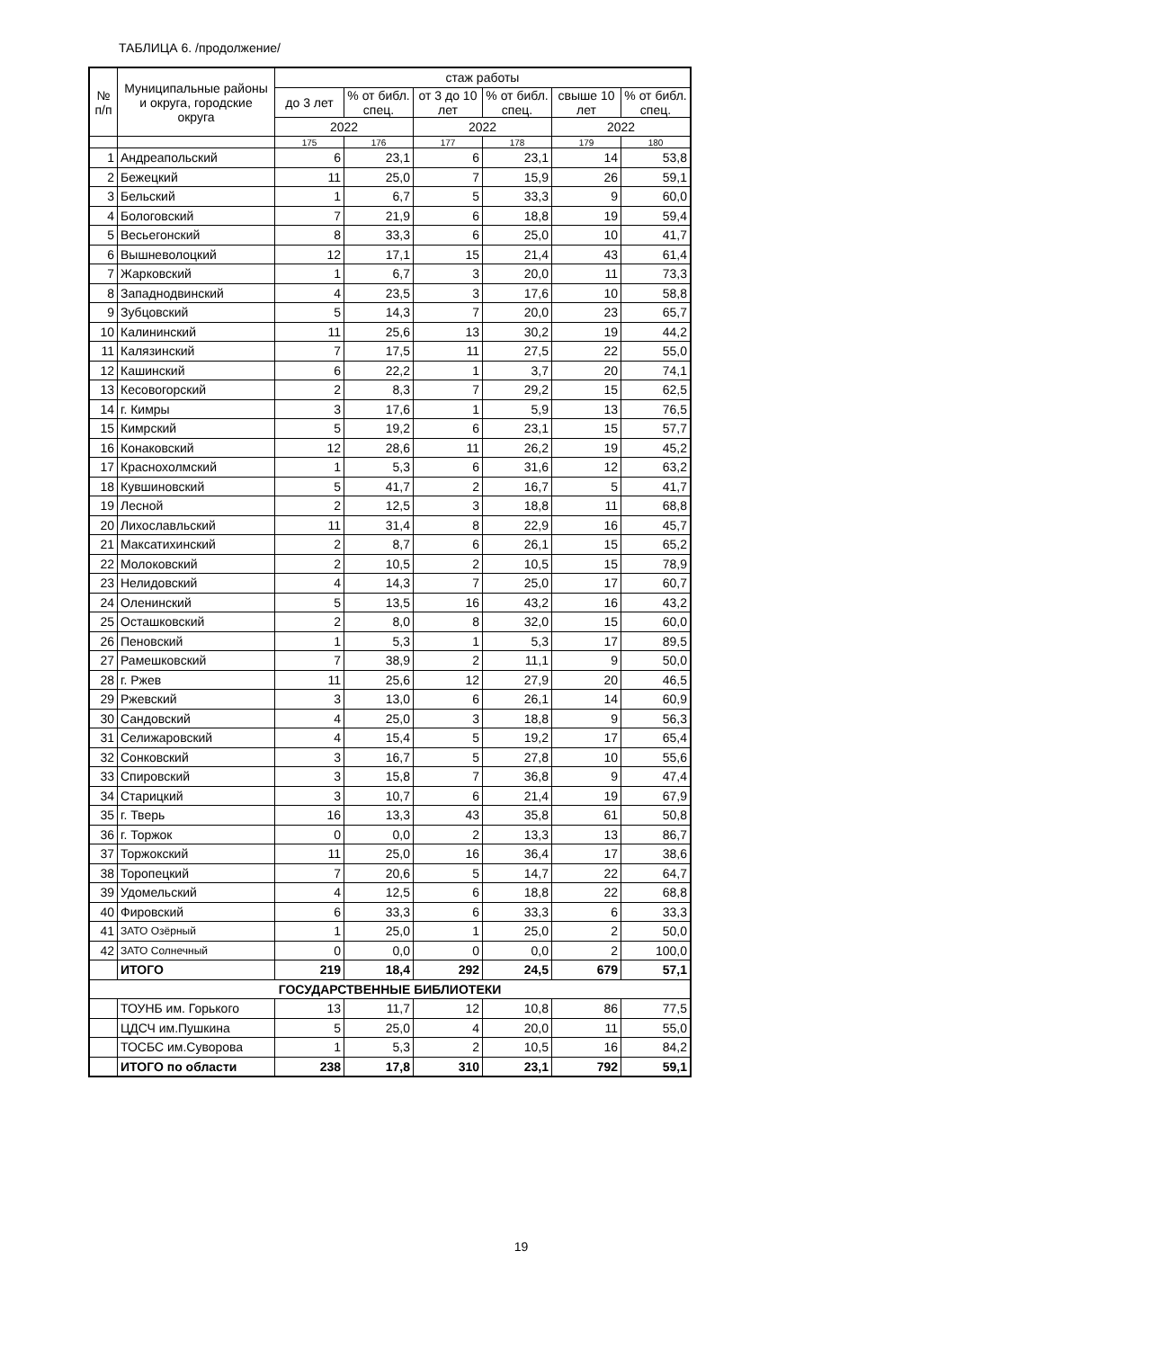ТАБЛИЦА 6. /продолжение/
| № п/п | Муниципальные районы и округа, городские округа | стаж работы | | | | | |
| --- | --- | --- | --- | --- | --- | --- | --- |
| | | до 3 лет | % от библ. спец. | от 3 до 10 лет | % от библ. спец. | свыше 10 лет | % от библ. спец. |
| | | 2022 | | 2022 | | 2022 | |
| | | 175 | 176 | 177 | 178 | 179 | 180 |
| 1 | Андреапольский | 6 | 23,1 | 6 | 23,1 | 14 | 53,8 |
| 2 | Бежецкий | 11 | 25,0 | 7 | 15,9 | 26 | 59,1 |
| 3 | Бельский | 1 | 6,7 | 5 | 33,3 | 9 | 60,0 |
| 4 | Бологовский | 7 | 21,9 | 6 | 18,8 | 19 | 59,4 |
| 5 | Весьегонский | 8 | 33,3 | 6 | 25,0 | 10 | 41,7 |
| 6 | Вышневолоцкий | 12 | 17,1 | 15 | 21,4 | 43 | 61,4 |
| 7 | Жарковский | 1 | 6,7 | 3 | 20,0 | 11 | 73,3 |
| 8 | Западнодвинский | 4 | 23,5 | 3 | 17,6 | 10 | 58,8 |
| 9 | Зубцовский | 5 | 14,3 | 7 | 20,0 | 23 | 65,7 |
| 10 | Калининский | 11 | 25,6 | 13 | 30,2 | 19 | 44,2 |
| 11 | Калязинский | 7 | 17,5 | 11 | 27,5 | 22 | 55,0 |
| 12 | Кашинский | 6 | 22,2 | 1 | 3,7 | 20 | 74,1 |
| 13 | Кесовогорский | 2 | 8,3 | 7 | 29,2 | 15 | 62,5 |
| 14 | г. Кимры | 3 | 17,6 | 1 | 5,9 | 13 | 76,5 |
| 15 | Кимрский | 5 | 19,2 | 6 | 23,1 | 15 | 57,7 |
| 16 | Конаковский | 12 | 28,6 | 11 | 26,2 | 19 | 45,2 |
| 17 | Краснохолмский | 1 | 5,3 | 6 | 31,6 | 12 | 63,2 |
| 18 | Кувшиновский | 5 | 41,7 | 2 | 16,7 | 5 | 41,7 |
| 19 | Лесной | 2 | 12,5 | 3 | 18,8 | 11 | 68,8 |
| 20 | Лихославльский | 11 | 31,4 | 8 | 22,9 | 16 | 45,7 |
| 21 | Максатихинский | 2 | 8,7 | 6 | 26,1 | 15 | 65,2 |
| 22 | Молоковский | 2 | 10,5 | 2 | 10,5 | 15 | 78,9 |
| 23 | Нелидовский | 4 | 14,3 | 7 | 25,0 | 17 | 60,7 |
| 24 | Оленинский | 5 | 13,5 | 16 | 43,2 | 16 | 43,2 |
| 25 | Осташковский | 2 | 8,0 | 8 | 32,0 | 15 | 60,0 |
| 26 | Пеновский | 1 | 5,3 | 1 | 5,3 | 17 | 89,5 |
| 27 | Рамешковский | 7 | 38,9 | 2 | 11,1 | 9 | 50,0 |
| 28 | г. Ржев | 11 | 25,6 | 12 | 27,9 | 20 | 46,5 |
| 29 | Ржевский | 3 | 13,0 | 6 | 26,1 | 14 | 60,9 |
| 30 | Сандовский | 4 | 25,0 | 3 | 18,8 | 9 | 56,3 |
| 31 | Селижаровский | 4 | 15,4 | 5 | 19,2 | 17 | 65,4 |
| 32 | Сонковский | 3 | 16,7 | 5 | 27,8 | 10 | 55,6 |
| 33 | Спировский | 3 | 15,8 | 7 | 36,8 | 9 | 47,4 |
| 34 | Старицкий | 3 | 10,7 | 6 | 21,4 | 19 | 67,9 |
| 35 | г. Тверь | 16 | 13,3 | 43 | 35,8 | 61 | 50,8 |
| 36 | г. Торжок | 0 | 0,0 | 2 | 13,3 | 13 | 86,7 |
| 37 | Торжокский | 11 | 25,0 | 16 | 36,4 | 17 | 38,6 |
| 38 | Торопецкий | 7 | 20,6 | 5 | 14,7 | 22 | 64,7 |
| 39 | Удомельский | 4 | 12,5 | 6 | 18,8 | 22 | 68,8 |
| 40 | Фировский | 6 | 33,3 | 6 | 33,3 | 6 | 33,3 |
| 41 | ЗАТО Озёрный | 1 | 25,0 | 1 | 25,0 | 2 | 50,0 |
| 42 | ЗАТО Солнечный | 0 | 0,0 | 0 | 0,0 | 2 | 100,0 |
| | ИТОГО | 219 | 18,4 | 292 | 24,5 | 679 | 57,1 |
| ГОСУДАРСТВЕННЫЕ БИБЛИОТЕКИ | | | | | | | |
| | ТОУНБ им. Горького | 13 | 11,7 | 12 | 10,8 | 86 | 77,5 |
| | ЦДСЧ им.Пушкина | 5 | 25,0 | 4 | 20,0 | 11 | 55,0 |
| | ТОСБС им.Суворова | 1 | 5,3 | 2 | 10,5 | 16 | 84,2 |
| | ИТОГО по области | 238 | 17,8 | 310 | 23,1 | 792 | 59,1 |
19